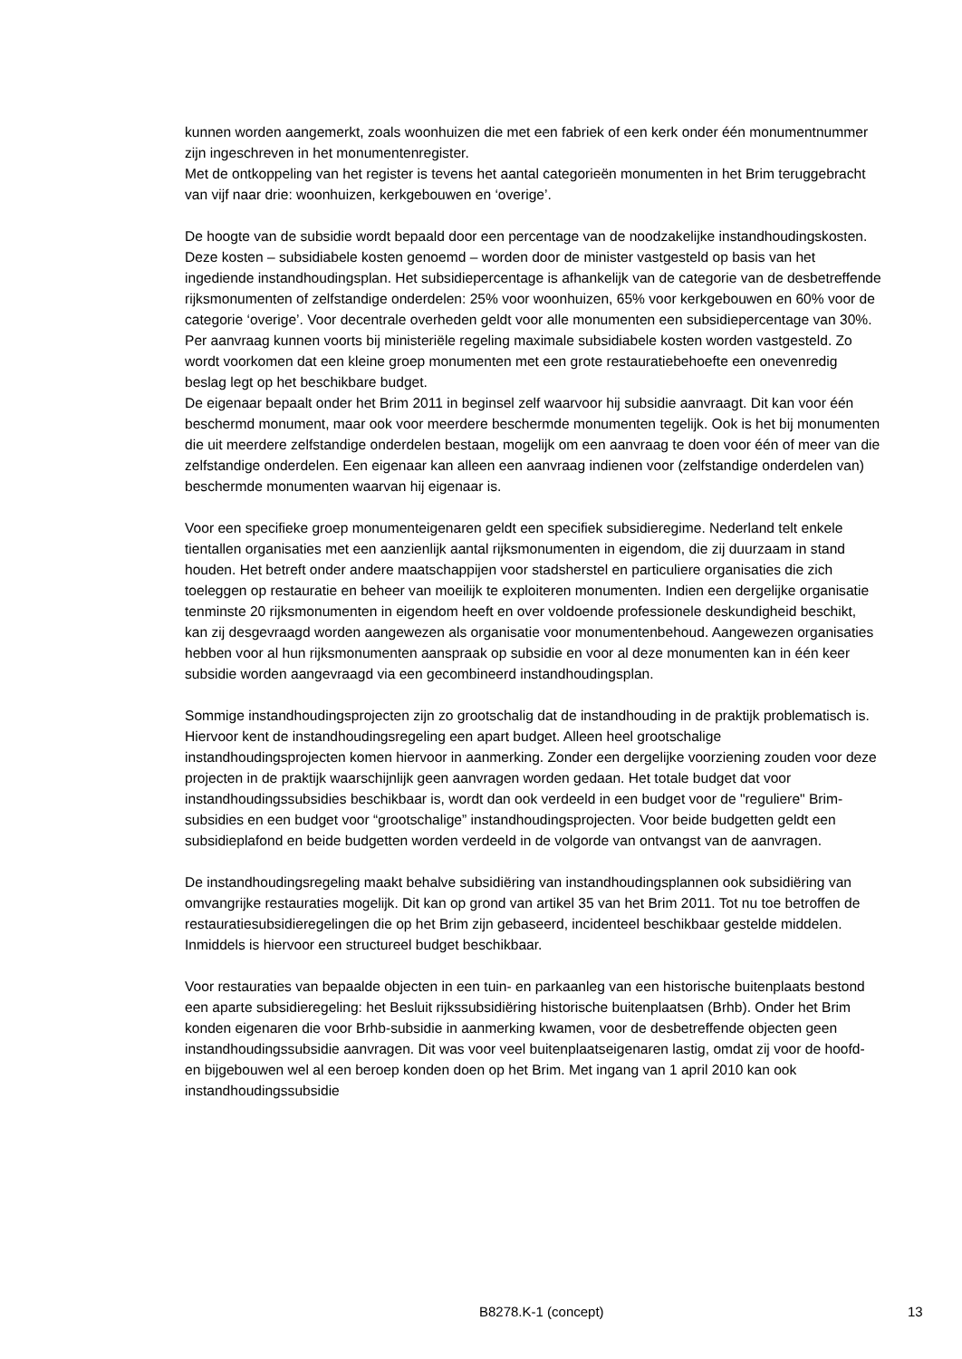kunnen worden aangemerkt, zoals woonhuizen die met een fabriek of een kerk onder één monumentnummer zijn ingeschreven in het monumentenregister.
Met de ontkoppeling van het register is tevens het aantal categorieën monumenten in het Brim teruggebracht van vijf naar drie: woonhuizen, kerkgebouwen en ‘overige’.
De hoogte van de subsidie wordt bepaald door een percentage van de noodzakelijke instandhoudingskosten. Deze kosten – subsidiabele kosten genoemd – worden door de minister vastgesteld op basis van het ingediende instandhoudingsplan. Het subsidiepercentage is afhankelijk van de categorie van de desbetreffende rijksmonumenten of zelfstandige onderdelen: 25% voor woonhuizen, 65% voor kerkgebouwen en 60% voor de categorie ‘overige’. Voor decentrale overheden geldt voor alle monumenten een subsidiepercentage van 30%.
Per aanvraag kunnen voorts bij ministeriële regeling maximale subsidiabele kosten worden vastgesteld. Zo wordt voorkomen dat een kleine groep monumenten met een grote restauratiebehoefte een onevenredig beslag legt op het beschikbare budget.
De eigenaar bepaalt onder het Brim 2011 in beginsel zelf waarvoor hij subsidie aanvraagt. Dit kan voor één beschermd monument, maar ook voor meerdere beschermde monumenten tegelijk. Ook is het bij monumenten die uit meerdere zelfstandige onderdelen bestaan, mogelijk om een aanvraag te doen voor één of meer van die zelfstandige onderdelen. Een eigenaar kan alleen een aanvraag indienen voor (zelfstandige onderdelen van) beschermde monumenten waarvan hij eigenaar is.
Voor een specifieke groep monumenteigenaren geldt een specifiek subsidieregime. Nederland telt enkele tientallen organisaties met een aanzienlijk aantal rijksmonumenten in eigendom, die zij duurzaam in stand houden. Het betreft onder andere maatschappijen voor stadsherstel en particuliere organisaties die zich toeleggen op restauratie en beheer van moeilijk te exploiteren monumenten. Indien een dergelijke organisatie tenminste 20 rijksmonumenten in eigendom heeft en over voldoende professionele deskundigheid beschikt, kan zij desgevraagd worden aangewezen als organisatie voor monumentenbehoud. Aangewezen organisaties hebben voor al hun rijksmonumenten aanspraak op subsidie en voor al deze monumenten kan in één keer subsidie worden aangevraagd via een gecombineerd instandhoudingsplan.
Sommige instandhoudingsprojecten zijn zo grootschalig dat de instandhouding in de praktijk problematisch is. Hiervoor kent de instandhoudingsregeling een apart budget. Alleen heel grootschalige instandhoudingsprojecten komen hiervoor in aanmerking. Zonder een dergelijke voorziening zouden voor deze projecten in de praktijk waarschijnlijk geen aanvragen worden gedaan. Het totale budget dat voor instandhoudingssubsidies beschikbaar is, wordt dan ook verdeeld in een budget voor de "reguliere" Brim-subsidies en een budget voor “grootschalige” instandhoudingsprojecten. Voor beide budgetten geldt een subsidieplafond en beide budgetten worden verdeeld in de volgorde van ontvangst van de aanvragen.
De instandhoudingsregeling maakt behalve subsidiëring van instandhoudingsplannen ook subsidiëring van omvangrijke restauraties mogelijk. Dit kan op grond van artikel 35 van het Brim 2011. Tot nu toe betroffen de restauratiesubsidieregelingen die op het Brim zijn gebaseerd, incidenteel beschikbaar gestelde middelen. Inmiddels is hiervoor een structureel budget beschikbaar.
Voor restauraties van bepaalde objecten in een tuin- en parkaanleg van een historische buitenplaats bestond een aparte subsidieregeling: het Besluit rijkssubsidiëring historische buitenplaatsen (Brhb). Onder het Brim konden eigenaren die voor Brhb-subsidie in aanmerking kwamen, voor de desbetreffende objecten geen instandhoudingssubsidie aanvragen. Dit was voor veel buitenplaatseigenaren lastig, omdat zij voor de hoofd- en bijgebouwen wel al een beroep konden doen op het Brim. Met ingang van 1 april 2010 kan ook instandhoudingssubsidie
B8278.K-1 (concept) 13